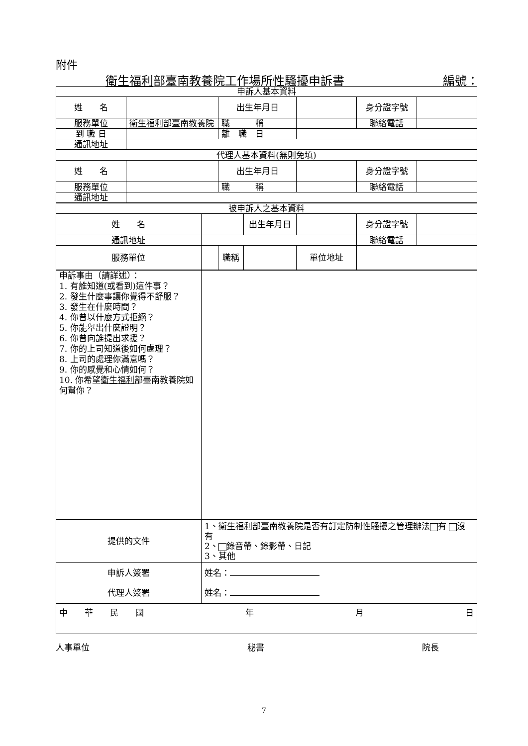附件
衛生福利部臺南教養院工作場所性騷擾申訴書 編號：
| 申訴人基本資料 | | | | | | | |
| 姓 名 | | | 出生年月日 | | | 身分證字號 | |
| 服務單位 | 衛生福利 部臺南教養院 | | 職 稱 | | | 聯絡電話 | |
| 到 職 日 | | | 離 職 日 | | | | |
| 通訊地址 | | | | | | | |
| 代理人基本資料(無則免填) | | | | | | | |
| 姓 名 | | | 出生年月日 | | | 身分證字號 | |
| 服務單位 | | | 職 稱 | | | 聯絡電話 | |
| 通訊地址 | | | | | | | |
| 被申訴人之基本資料 | | | | | | | |
| 姓 名 | | | | 出生年月日 | | 身分證字號 | |
| 通訊地址 | | | | | | 聯絡電話 | |
| 服務單位 | | | 職稱 | | 單位地址 | | |
| 申訴事由（請詳述）： 1. 有誰知道(或看到)這件事？ 2. 發生什麼事讓你覺得不舒服？ 3. 發生在什麼時間？ 4. 你曾以什麼方式拒絕？ 5. 你能舉出什麼證明？ 6. 你曾向誰提出求援？ 7. 你的上司知道後如何處理？ 8. 上司的處理你滿意嗎？ 9. 你的感覺和心情如何？ 10. 你希望 衛生福利 部臺南教養院如何幫你？ | | | | | | | |
| 提供的文件 | | 1、 衛生福利 部臺南教養院是否有訂定防制性騷擾之管理辦法 有 沒有 2、 錄音帶、錄影帶、日記 3、其他 | | | | | |
| 申訴人簽署 代理人簽署 | | 姓名： 姓名： | | | | | |
| 中 華 民 國 年 月 日 | | | | | | | |
人事單位 秘書 院長
7